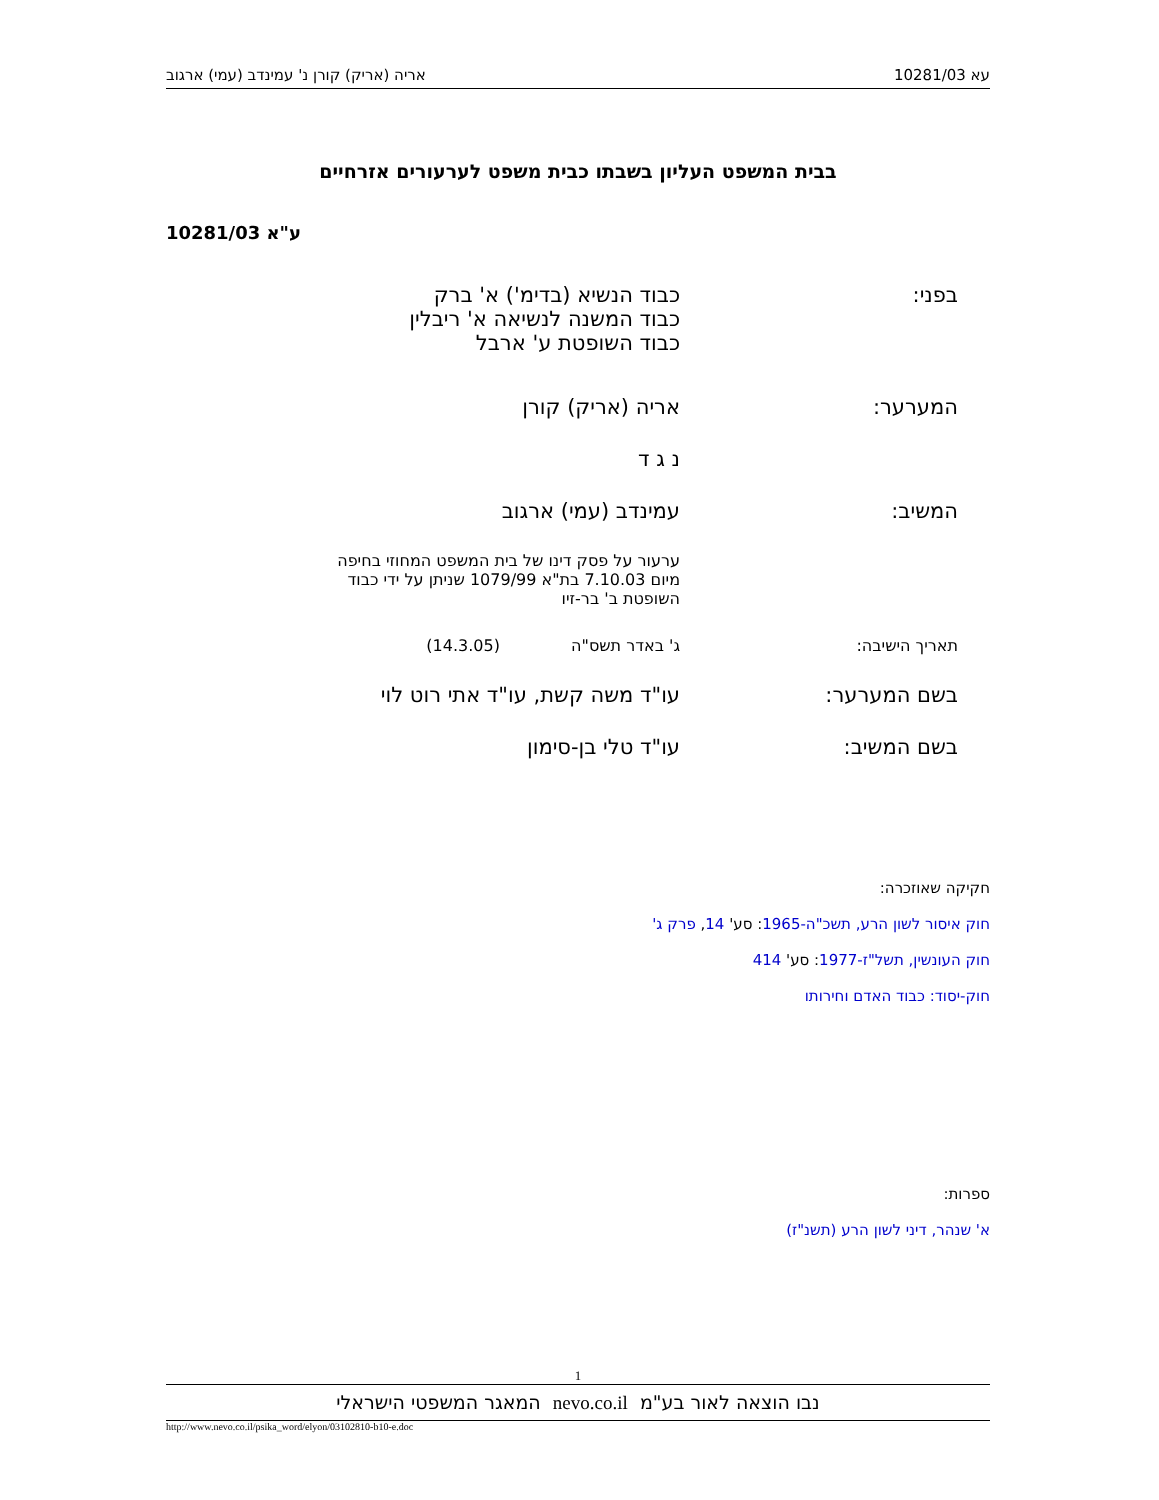עא 10281/03 אריה (אריק) קורן נ' עמינדב (עמי) ארגוב
בבית המשפט העליון בשבתו כבית משפט לערעורים אזרחיים
ע"א 10281/03
בפני: כבוד הנשיא (בדימ') א' ברק
כבוד המשנה לנשיאה א' ריבלין
כבוד השופטת ע' ארבל
המערער: אריה (אריק) קורן
נ ג ד
המשיב: עמינדב (עמי) ארגוב
ערעור על פסק דינו של בית המשפט המחוזי בחיפה
מיום 7.10.03 בת"א 1079/99 שניתן על ידי כבוד
השופטת ב' בר-זיו
תאריך הישיבה: ג' באדר תשס"ה (14.3.05)
בשם המערער: עו"ד משה קשת, עו"ד אתי רוט לוי
בשם המשיב: עו"ד טלי בן-סימון
חקיקה שאוזכרה:
חוק איסור לשון הרע, תשכ"ה-1965: סע' 14, פרק ג'
חוק העונשין, תשל"ז-1977: סע' 414
חוק-יסוד: כבוד האדם וחירותו
ספרות:
א' שנהר, דיני לשון הרע (תשנ"ז)
1
נבו הוצאה לאור בע"מ nevo.co.il המאגר המשפטי הישראלי
http://www.nevo.co.il/psika_word/elyon/03102810-b10-e.doc